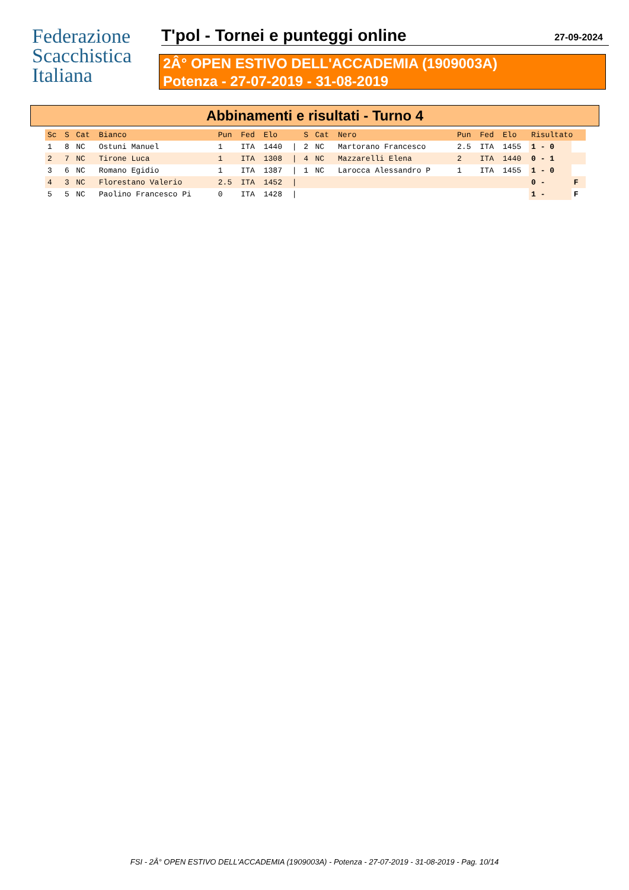Federazione
Scacchistica
Italiana
T'pol - Tornei e punteggi online 27-09-2024
2Â° OPEN ESTIVO DELL'ACCADEMIA (1909003A)
Potenza - 27-07-2019 - 31-08-2019
Abbinamenti e risultati - Turno 4
| Sc | S | Cat | Bianco | Pun | Fed | Elo | | S | Cat | Nero | Pun | Fed | Elo | Risultato | |
| --- | --- | --- | --- | --- | --- | --- | --- | --- | --- | --- | --- | --- | --- | --- | --- |
| 1 | 8 | NC | Ostuni Manuel | 1 | ITA | 1440 | / | 2 | NC | Martorano Francesco | 2.5 | ITA | 1455 | 1 - 0 | |
| 2 | 7 | NC | Tirone Luca | 1 | ITA | 1308 | / | 4 | NC | Mazzarelli Elena | 2 | ITA | 1440 | 0 - 1 | |
| 3 | 6 | NC | Romano Egidio | 1 | ITA | 1387 | / | 1 | NC | Larocca Alessandro P | 1 | ITA | 1455 | 1 - 0 | |
| 4 | 3 | NC | Florestano Valerio | 2.5 | ITA | 1452 | / | | | | | | | 0 - | F |
| 5 | 5 | NC | Paolino Francesco Pi | 0 | ITA | 1428 | / | | | | | | | 1 - | F |
FSI - 2Â° OPEN ESTIVO DELL'ACCADEMIA (1909003A) - Potenza - 27-07-2019 - 31-08-2019 - Pag. 10/14